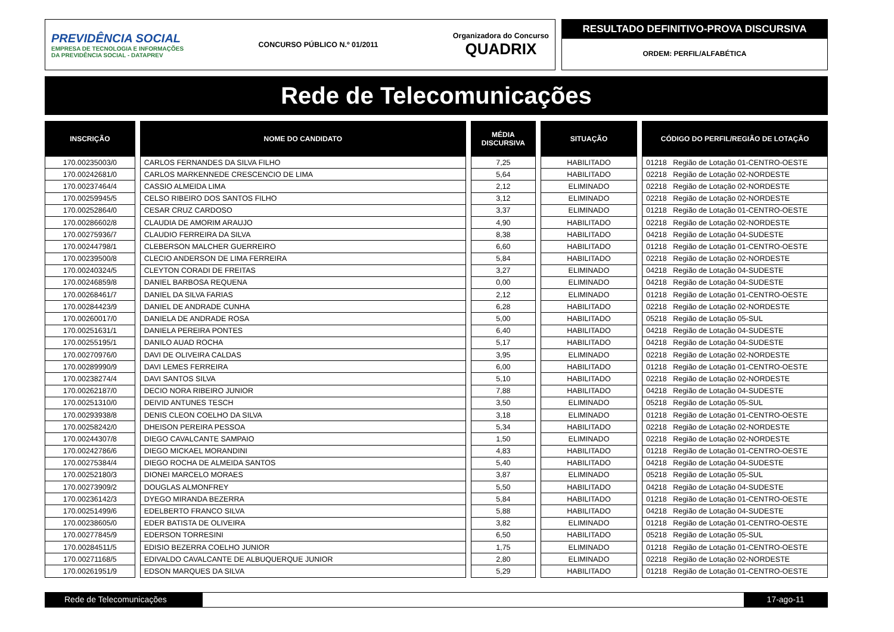PREVIDÊNCIA SOCIAL
EMPRESA DE TECNOLOGIA E INFORMAÇÕES
DA PREVIDÊNCIA SOCIAL - DATAPREV
CONCURSO PÚBLICO N.º 01/2011
Organizadora do Concurso
QUADRIX
RESULTADO DEFINITIVO-PROVA DISCURSIVA
ORDEM: PERFIL/ALFABÉTICA
Rede de Telecomunicações
| INSCRIÇÃO | NOME DO CANDIDATO | MÉDIA DISCURSIVA | SITUAÇÃO | CÓDIGO DO PERFIL/REGIÃO DE LOTAÇÃO |
| --- | --- | --- | --- | --- |
| 170.00235003/0 | CARLOS FERNANDES DA SILVA FILHO | 7,25 | HABILITADO | 01218 Região de Lotação 01-CENTRO-OESTE |
| 170.00242681/0 | CARLOS MARKENNEDE CRESCENCIO DE LIMA | 5,64 | HABILITADO | 02218 Região de Lotação 02-NORDESTE |
| 170.00237464/4 | CASSIO ALMEIDA LIMA | 2,12 | ELIMINADO | 02218 Região de Lotação 02-NORDESTE |
| 170.00259945/5 | CELSO RIBEIRO DOS SANTOS FILHO | 3,12 | ELIMINADO | 02218 Região de Lotação 02-NORDESTE |
| 170.00252864/0 | CESAR CRUZ CARDOSO | 3,37 | ELIMINADO | 01218 Região de Lotação 01-CENTRO-OESTE |
| 170.00286602/8 | CLAUDIA DE AMORIM ARAUJO | 4,90 | HABILITADO | 02218 Região de Lotação 02-NORDESTE |
| 170.00275936/7 | CLAUDIO FERREIRA DA SILVA | 8,38 | HABILITADO | 04218 Região de Lotação 04-SUDESTE |
| 170.00244798/1 | CLEBERSON MALCHER GUERREIRO | 6,60 | HABILITADO | 01218 Região de Lotação 01-CENTRO-OESTE |
| 170.00239500/8 | CLECIO ANDERSON DE LIMA FERREIRA | 5,84 | HABILITADO | 02218 Região de Lotação 02-NORDESTE |
| 170.00240324/5 | CLEYTON CORADI DE FREITAS | 3,27 | ELIMINADO | 04218 Região de Lotação 04-SUDESTE |
| 170.00246859/8 | DANIEL BARBOSA REQUENA | 0,00 | ELIMINADO | 04218 Região de Lotação 04-SUDESTE |
| 170.00268461/7 | DANIEL DA SILVA FARIAS | 2,12 | ELIMINADO | 01218 Região de Lotação 01-CENTRO-OESTE |
| 170.00284423/9 | DANIEL DE ANDRADE CUNHA | 6,28 | HABILITADO | 02218 Região de Lotação 02-NORDESTE |
| 170.00260017/0 | DANIELA DE ANDRADE ROSA | 5,00 | HABILITADO | 05218 Região de Lotação 05-SUL |
| 170.00251631/1 | DANIELA PEREIRA PONTES | 6,40 | HABILITADO | 04218 Região de Lotação 04-SUDESTE |
| 170.00255195/1 | DANILO AUAD ROCHA | 5,17 | HABILITADO | 04218 Região de Lotação 04-SUDESTE |
| 170.00270976/0 | DAVI DE OLIVEIRA CALDAS | 3,95 | ELIMINADO | 02218 Região de Lotação 02-NORDESTE |
| 170.00289990/9 | DAVI LEMES FERREIRA | 6,00 | HABILITADO | 01218 Região de Lotação 01-CENTRO-OESTE |
| 170.00238274/4 | DAVI SANTOS SILVA | 5,10 | HABILITADO | 02218 Região de Lotação 02-NORDESTE |
| 170.00262187/0 | DECIO NORA RIBEIRO JUNIOR | 7,88 | HABILITADO | 04218 Região de Lotação 04-SUDESTE |
| 170.00251310/0 | DEIVID ANTUNES TESCH | 3,50 | ELIMINADO | 05218 Região de Lotação 05-SUL |
| 170.00293938/8 | DENIS CLEON COELHO DA SILVA | 3,18 | ELIMINADO | 01218 Região de Lotação 01-CENTRO-OESTE |
| 170.00258242/0 | DHEISON PEREIRA PESSOA | 5,34 | HABILITADO | 02218 Região de Lotação 02-NORDESTE |
| 170.00244307/8 | DIEGO CAVALCANTE SAMPAIO | 1,50 | ELIMINADO | 02218 Região de Lotação 02-NORDESTE |
| 170.00242786/6 | DIEGO MICKAEL MORANDINI | 4,83 | HABILITADO | 01218 Região de Lotação 01-CENTRO-OESTE |
| 170.00275384/4 | DIEGO ROCHA DE ALMEIDA SANTOS | 5,40 | HABILITADO | 04218 Região de Lotação 04-SUDESTE |
| 170.00252180/3 | DIONEI MARCELO MORAES | 3,87 | ELIMINADO | 05218 Região de Lotação 05-SUL |
| 170.00273909/2 | DOUGLAS ALMONFREY | 5,50 | HABILITADO | 04218 Região de Lotação 04-SUDESTE |
| 170.00236142/3 | DYEGO MIRANDA BEZERRA | 5,84 | HABILITADO | 01218 Região de Lotação 01-CENTRO-OESTE |
| 170.00251499/6 | EDELBERTO FRANCO SILVA | 5,88 | HABILITADO | 04218 Região de Lotação 04-SUDESTE |
| 170.00238605/0 | EDER BATISTA DE OLIVEIRA | 3,82 | ELIMINADO | 01218 Região de Lotação 01-CENTRO-OESTE |
| 170.00277845/9 | EDERSON TORRESINI | 6,50 | HABILITADO | 05218 Região de Lotação 05-SUL |
| 170.00284511/5 | EDISIO BEZERRA COELHO JUNIOR | 1,75 | ELIMINADO | 01218 Região de Lotação 01-CENTRO-OESTE |
| 170.00271168/5 | EDIVALDO CAVALCANTE DE ALBUQUERQUE JUNIOR | 2,80 | ELIMINADO | 02218 Região de Lotação 02-NORDESTE |
| 170.00261951/9 | EDSON MARQUES DA SILVA | 5,29 | HABILITADO | 01218 Região de Lotação 01-CENTRO-OESTE |
Rede de Telecomunicações 17-ago-11